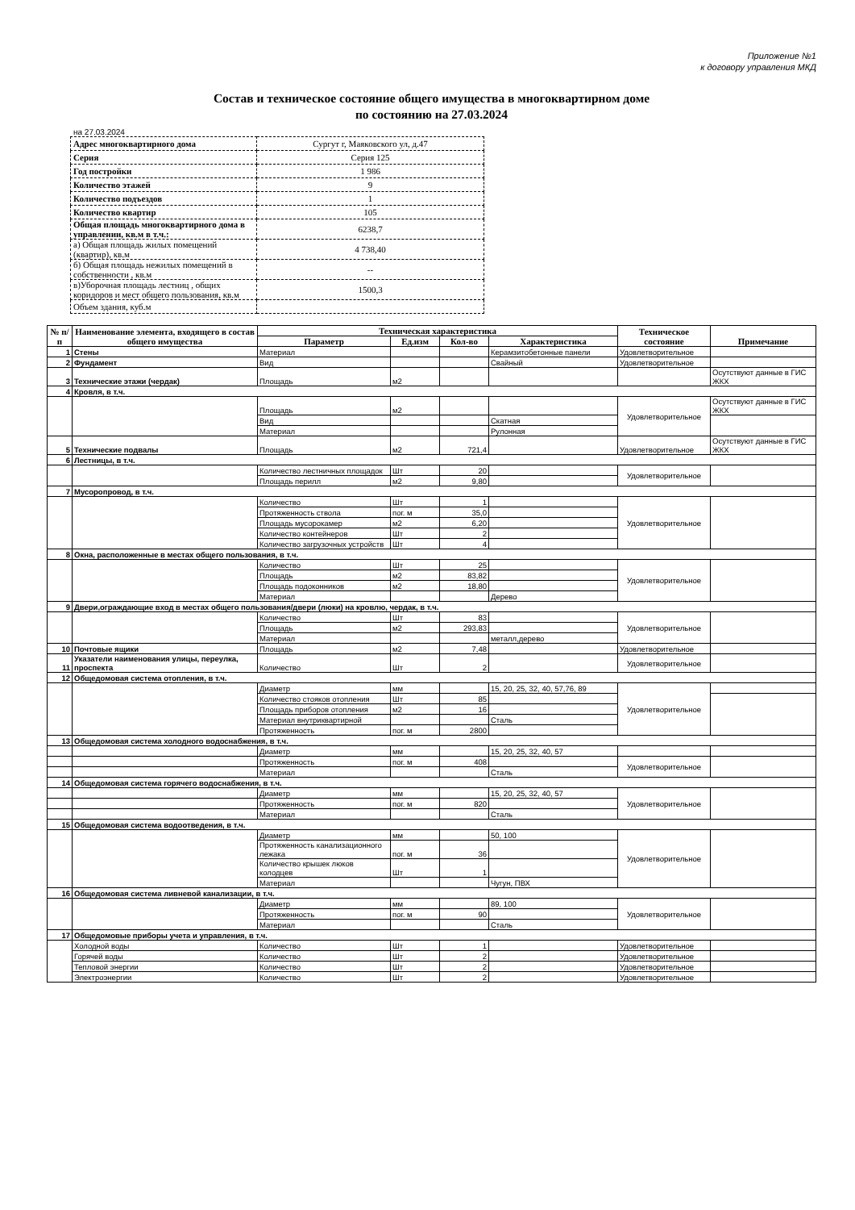Приложение №1
к договору управления МКД
Состав и техническое состояние общего имущества в многоквартирном доме
по состоянию на 27.03.2024
на 27.03.2024
| Адрес многоквартирного дома | Сургут г, Маяковского ул, д.47 |
| Серия | Серия 125 |
| Год постройки | 1 986 |
| Количество этажей | 9 |
| Количество подъездов | 1 |
| Количество квартир | 105 |
| Общая площадь многоквартирного дома в управлении, кв.м в т.ч.: | 6238,7 |
| а) Общая площадь жилых помещений (квартир), кв.м | 4 738,40 |
| б) Общая площадь нежилых помещений в собственности , кв.м | -- |
| в)Уборочная площадь лестниц , общих коридоров и мест общего пользования, кв.м | 1500,3 |
| Объем здания, куб.м | |
| № п/п | Наименование элемента, входящего в состав общего имущества | Техническая характеристика | | | | Техническое состояние | Примечание |
| --- | --- | --- | --- | --- | --- | --- | --- |
| | | Параметр | Ед.изм | Кол-во | Характеристика | | |
| 1 | Стены | Материал | | | Керамзитобетонные панели | Удовлетворительное | |
| 2 | Фундамент | Вид | | | Свайный | Удовлетворительное | |
| 3 | Технические этажи (чердак) | Площадь | м2 | | | | Осутствуют данные в ГИС ЖКХ |
| 4 | Кровля, в т.ч. | | | | | | |
| | | Площадь | м2 | | | Удовлетворительное | Осутствуют данные в ГИС ЖКХ |
| | | Вид | | | Скатная | | |
| | | Материал | | | Рулонная | | |
| 5 | Технические подвалы | Площадь | м2 | 721,4 | | Удовлетворительное | Осутствуют данные в ГИС ЖКХ |
| 6 | Лестницы, в т.ч. | | | | | | |
| | | Количество лестничных площадок | Шт | 20 | | Удовлетворительное | |
| | | Площадь перилл | м2 | 9,80 | | | |
| 7 | Мусоропровод, в т.ч. | | | | | | |
| | | Количество | Шт | 1 | | Удовлетворительное | |
| | | Протяженность ствола | пог. м | 35,0 | | | |
| | | Площадь мусорокамер | м2 | 6,20 | | | |
| | | Количество контейнеров | Шт | 2 | | | |
| | | Количество загрузочных устройств | Шт | 4 | | | |
| 8 | Окна, расположенные в местах общего пользования, в т.ч. | | | | | | |
| | | Количество | Шт | 25 | | Удовлетворительное | |
| | | Площадь | м2 | 83,82 | | | |
| | | Площадь подоконников | м2 | 18,80 | | | |
| | | Материал | | | Дерево | | |
| 9 | Двери,ограждающие вход в местах общего пользования/двери (люки) на кровлю, чердак, в т.ч. | | | | | | |
| | | Количество | Шт | 83 | | Удовлетворительное | |
| | | Площадь | м2 | 293,83 | | | |
| | | Материал | | | металл,дерево | | |
| 10 | Почтовые ящики | Площадь | м2 | 7,48 | | Удовлетворительное | |
| 11 | Указатели наименования улицы, переулка, проспекта | Количество | Шт | 2 | | Удовлетворительное | |
| 12 | Общедомовая система отопления, в т.ч. | | | | | | |
| | | Диаметр | мм | | 15, 20, 25, 32, 40, 57,76, 89 | Удовлетворительное | |
| | | Количество стояков отопления | Шт | 85 | | | |
| | | Площадь приборов отопления | м2 | 16 | | | |
| | | Материал внутриквартирной | | | Сталь | | |
| | | Протяженность | пог. м | 2800 | | | |
| 13 | Общедомовая система холодного водоснабжения, в т.ч. | | | | | | |
| | | Диаметр | мм | | 15, 20, 25, 32, 40, 57 | | |
| | | Протяженность | пог. м | 408 | | Удовлетворительное | |
| | | Материал | | | Сталь | | |
| 14 | Общедомовая система горячего водоснабжения, в т.ч. | | | | | | |
| | | Диаметр | мм | | 15, 20, 25, 32, 40, 57 | Удовлетворительное | |
| | | Протяженность | пог. м | 820 | | | |
| | | Материал | | | Сталь | | |
| 15 | Общедомовая система водоотведения, в т.ч. | | | | | | |
| | | Диаметр | мм | | 50, 100 | Удовлетворительное | |
| | | Протяженность канализационного лежака | пог. м | 36 | | | |
| | | Количество крышек люков колодцев | Шт | 1 | | | |
| | | Материал | | | Чугун, ПВХ | | |
| 16 | Общедомовая система ливневой канализации, в т.ч. | | | | | | |
| | | Диаметр | мм | | 89, 100 | Удовлетворительное | |
| | | Протяженность | пог. м | 90 | | | |
| | | Материал | | | Сталь | | |
| 17 | Общедомовые приборы учета и управления, в т.ч. | | | | | | |
| | Холодной воды | Количество | Шт | 1 | | Удовлетворительное | |
| | Горячей воды | Количество | Шт | 2 | | Удовлетворительное | |
| | Тепловой энергии | Количество | Шт | 2 | | Удовлетворительное | |
| | Электроэнергии | Количество | Шт | 2 | | Удовлетворительное | |